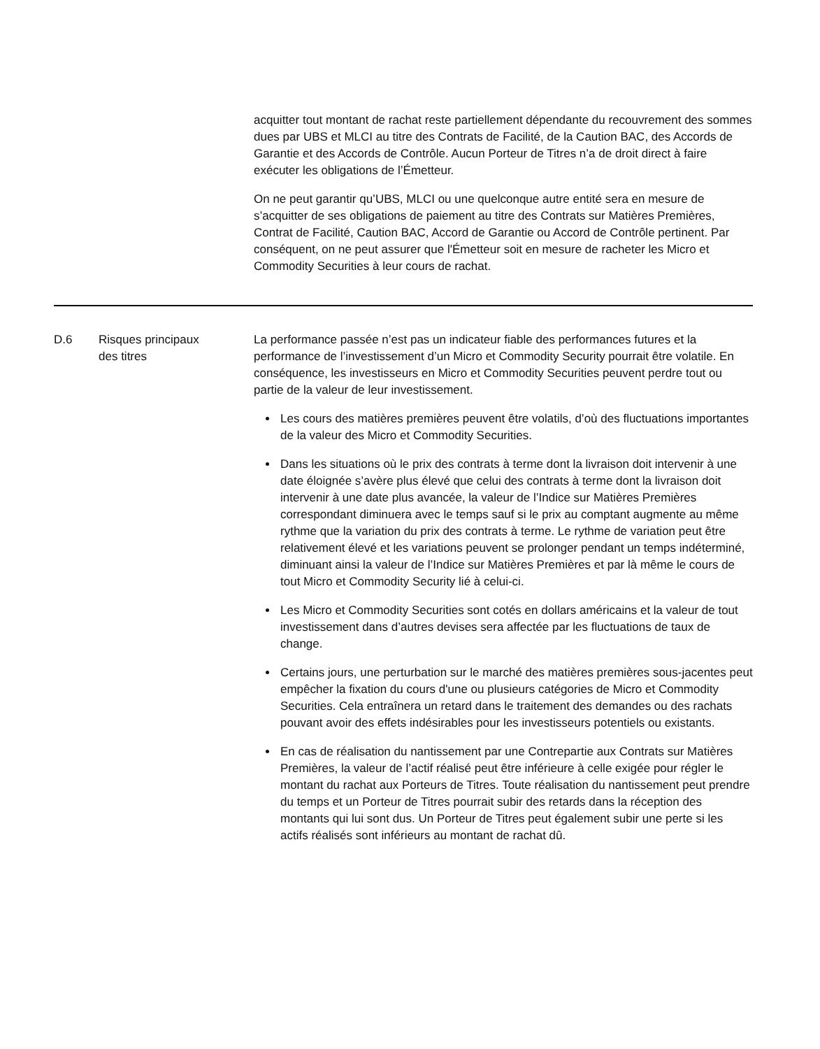| | | acquitter tout montant de rachat reste partiellement dépendante du recouvrement des sommes dues par UBS et MLCI au titre des Contrats de Facilité, de la Caution BAC, des Accords de Garantie et des Accords de Contrôle. Aucun Porteur de Titres n’a de droit direct à faire exécuter les obligations de l’Émetteur. On ne peut garantir qu’UBS, MLCI ou une quelconque autre entité sera en mesure de s’acquitter de ses obligations de paiement au titre des Contrats sur Matières Premières, Contrat de Facilité, Caution BAC, Accord de Garantie ou Accord de Contrôle pertinent. Par conséquent, on ne peut assurer que l'Émetteur soit en mesure de racheter les Micro et Commodity Securities à leur cours de rachat. |
| D.6 | Risques principaux des titres | La performance passée n’est pas un indicateur fiable des performances futures et la performance de l’investissement d’un Micro et Commodity Security pourrait être volatile. En conséquence, les investisseurs en Micro et Commodity Securities peuvent perdre tout ou partie de la valeur de leur investissement. Les cours des matières premières peuvent être volatils, d’où des fluctuations importantes de la valeur des Micro et Commodity Securities. Dans les situations où le prix des contrats à terme dont la livraison doit intervenir à une date éloignée s’avère plus élevé que celui des contrats à terme dont la livraison doit intervenir à une date plus avancée, la valeur de l’Indice sur Matières Premières correspondant diminuera avec le temps sauf si le prix au comptant augmente au même rythme que la variation du prix des contrats à terme. Le rythme de variation peut être relativement élevé et les variations peuvent se prolonger pendant un temps indéterminé, diminuant ainsi la valeur de l’Indice sur Matières Premières et par là même le cours de tout Micro et Commodity Security lié à celui-ci. Les Micro et Commodity Securities sont cotés en dollars américains et la valeur de tout investissement dans d’autres devises sera affectée par les fluctuations de taux de change. Certains jours, une perturbation sur le marché des matières premières sous-jacentes peut empêcher la fixation du cours d'une ou plusieurs catégories de Micro et Commodity Securities. Cela entraînera un retard dans le traitement des demandes ou des rachats pouvant avoir des effets indésirables pour les investisseurs potentiels ou existants. En cas de réalisation du nantissement par une Contrepartie aux Contrats sur Matières Premières, la valeur de l’actif réalisé peut être inférieure à celle exigée pour régler le montant du rachat aux Porteurs de Titres. Toute réalisation du nantissement peut prendre du temps et un Porteur de Titres pourrait subir des retards dans la réception des montants qui lui sont dus. Un Porteur de Titres peut également subir une perte si les actifs réalisés sont inférieurs au montant de rachat dû. |